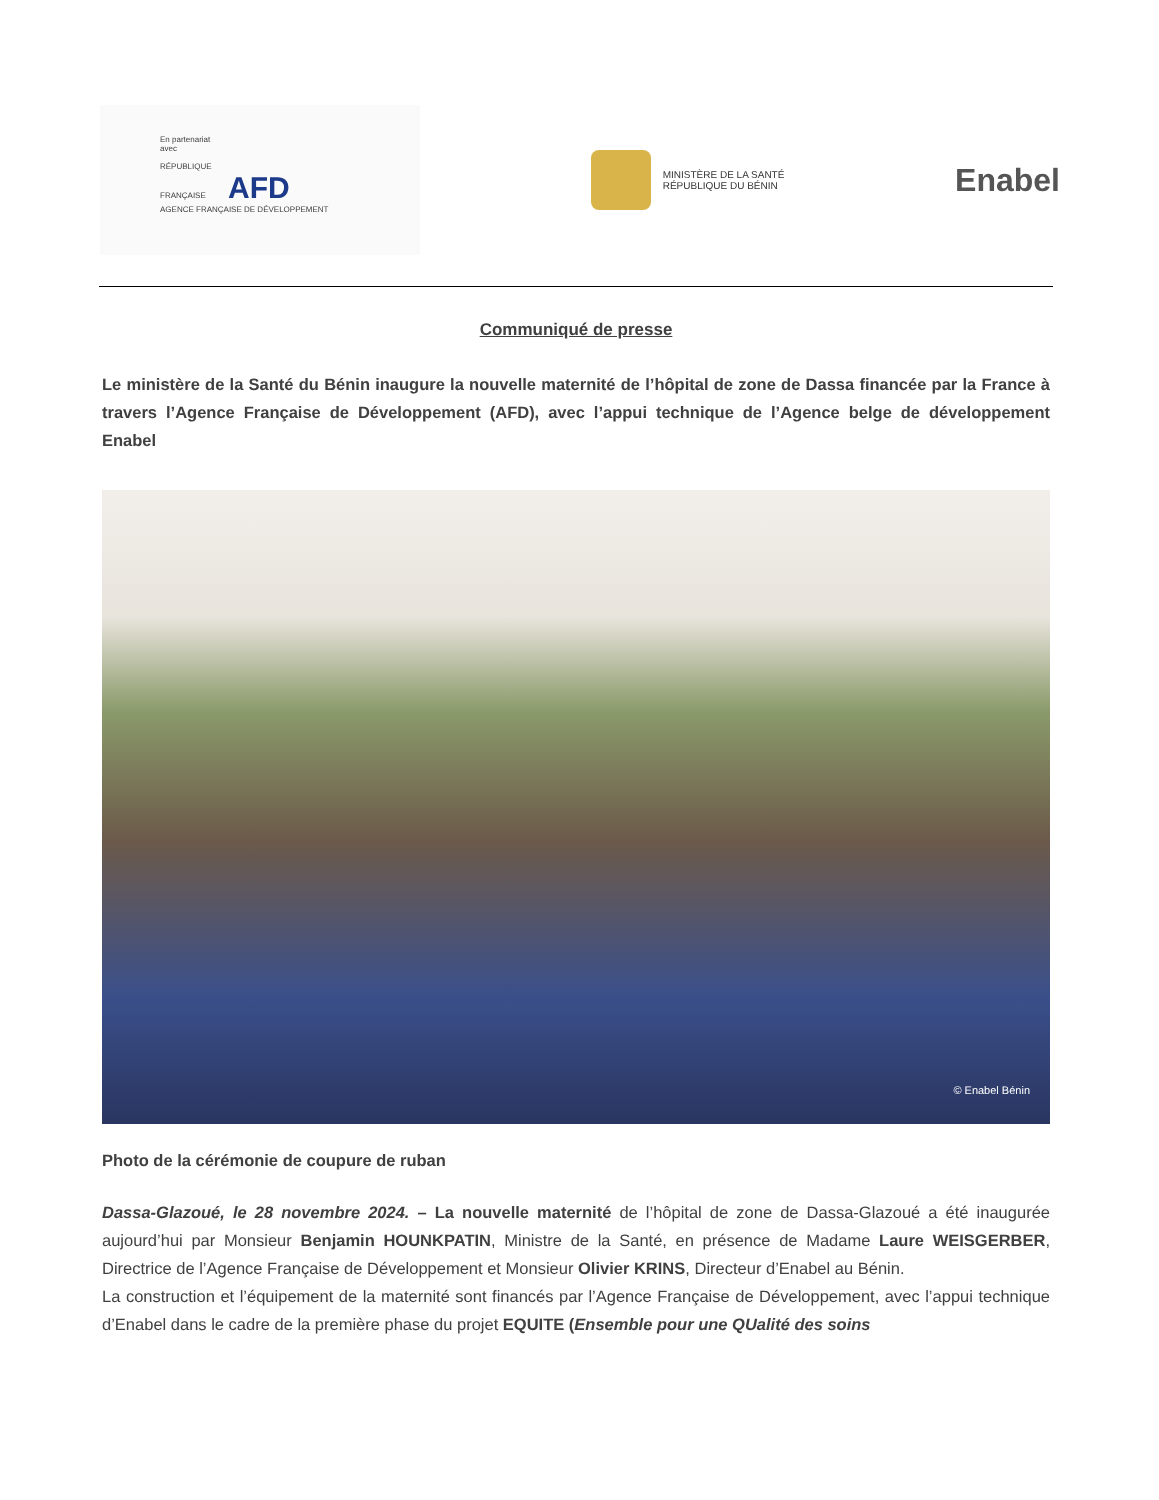En partenariat
avec
RÉPUBLIQUE
FRANÇAISE AFD
AGENCE FRANÇAISE DE DÉVELOPPEMENT
MINISTÈRE DE LA SANTÉ
RÉPUBLIQUE DU BÉNIN
Enabel
Communiqué de presse
Le ministère de la Santé du Bénin inaugure la nouvelle maternité de l’hôpital de zone de Dassa financée par la France à travers l’Agence Française de Développement (AFD), avec l’appui technique de l’Agence belge de développement Enabel
© Enabel Bénin
Photo de la cérémonie de coupure de ruban
Dassa-Glazoué, le 28 novembre 2024. – La nouvelle maternité de l’hôpital de zone de Dassa-Glazoué a été inaugurée aujourd’hui par Monsieur Benjamin HOUNKPATIN, Ministre de la Santé, en présence de Madame Laure WEISGERBER, Directrice de l’Agence Française de Développement et Monsieur Olivier KRINS, Directeur d’Enabel au Bénin.
La construction et l’équipement de la maternité sont financés par l’Agence Française de Développement, avec l’appui technique d’Enabel dans le cadre de la première phase du projet EQUITE (Ensemble pour une QUalité des soins